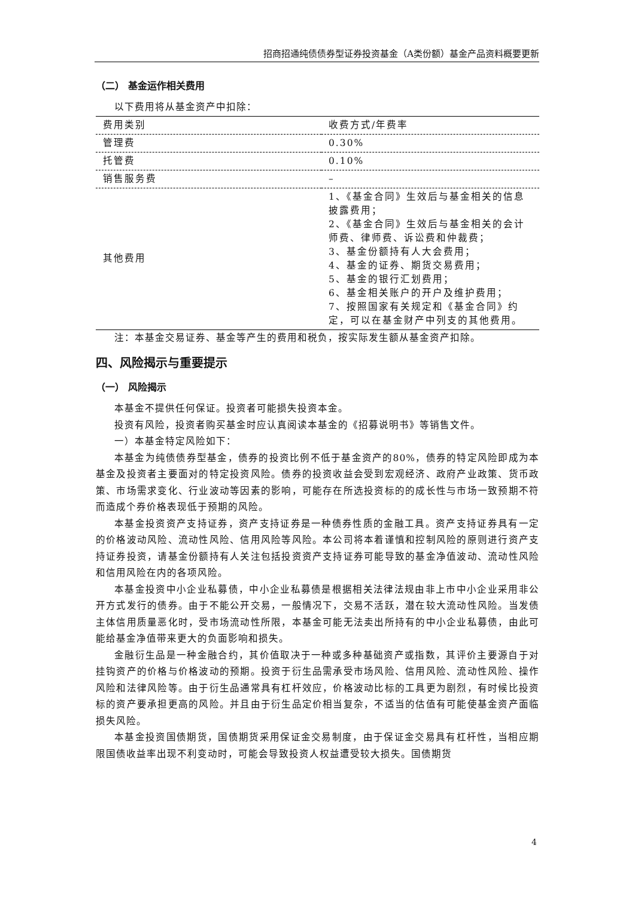招商招通纯债债券型证券投资基金（A类份额）基金产品资料概要更新
（二） 基金运作相关费用
以下费用将从基金资产中扣除：
| 费用类别 | 收费方式/年费率 |
| 管理费 | 0.30% |
| 托管费 | 0.10% |
| 销售服务费 | – |
| 其他费用 | 1、《基金合同》生效后与基金相关的信息披露费用； 2、《基金合同》生效后与基金相关的会计师费、律师费、诉讼费和仲裁费； 3、基金份额持有人大会费用； 4、基金的证券、期货交易费用； 5、基金的银行汇划费用； 6、基金相关账户的开户及维护费用； 7、按照国家有关规定和《基金合同》约定，可以在基金财产中列支的其他费用。 |
注：本基金交易证券、基金等产生的费用和税负，按实际发生额从基金资产扣除。
四、风险揭示与重要提示
（一） 风险揭示
本基金不提供任何保证。投资者可能损失投资本金。
投资有风险，投资者购买基金时应认真阅读本基金的《招募说明书》等销售文件。
一）本基金特定风险如下：
本基金为纯债债券型基金，债券的投资比例不低于基金资产的80%，债券的特定风险即成为本基金及投资者主要面对的特定投资风险。债券的投资收益会受到宏观经济、政府产业政策、货币政策、市场需求变化、行业波动等因素的影响，可能存在所选投资标的的成长性与市场一致预期不符而造成个券价格表现低于预期的风险。
本基金投资资产支持证券，资产支持证券是一种债券性质的金融工具。资产支持证券具有一定的价格波动风险、流动性风险、信用风险等风险。本公司将本着谨慎和控制风险的原则进行资产支持证券投资，请基金份额持有人关注包括投资资产支持证券可能导致的基金净值波动、流动性风险和信用风险在内的各项风险。
本基金投资中小企业私募债，中小企业私募债是根据相关法律法规由非上市中小企业采用非公开方式发行的债券。由于不能公开交易，一般情况下，交易不活跃，潜在较大流动性风险。当发债主体信用质量恶化时，受市场流动性所限，本基金可能无法卖出所持有的中小企业私募债，由此可能给基金净值带来更大的负面影响和损失。
金融衍生品是一种金融合约，其价值取决于一种或多种基础资产或指数，其评价主要源自于对挂钩资产的价格与价格波动的预期。投资于衍生品需承受市场风险、信用风险、流动性风险、操作风险和法律风险等。由于衍生品通常具有杠杆效应，价格波动比标的工具更为剧烈，有时候比投资标的资产要承担更高的风险。并且由于衍生品定价相当复杂，不适当的估值有可能使基金资产面临损失风险。
本基金投资国债期货，国债期货采用保证金交易制度，由于保证金交易具有杠杆性，当相应期限国债收益率出现不利变动时，可能会导致投资人权益遭受较大损失。国债期货
4